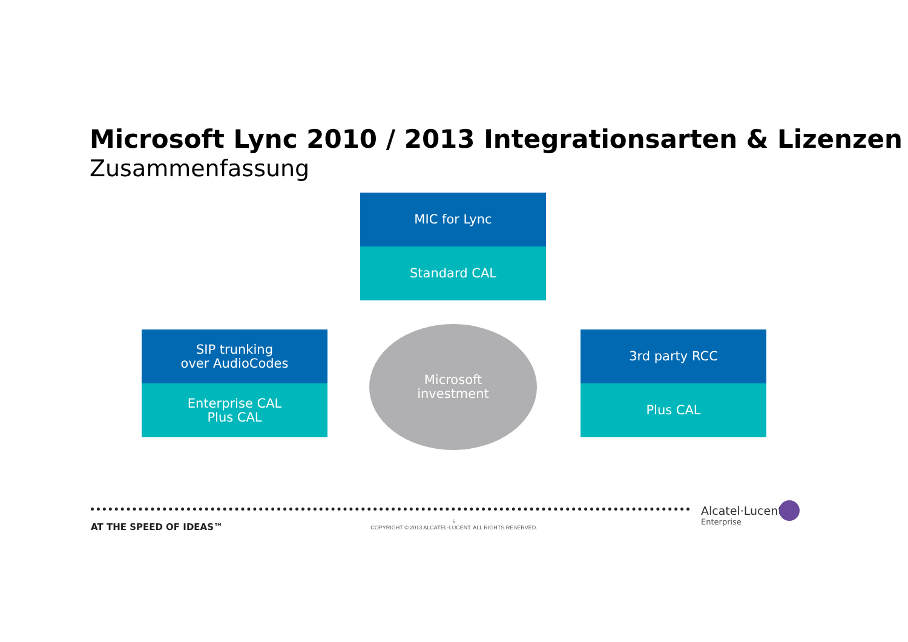Microsoft Lync 2010 / 2013 Integrationsarten & Lizenzen
Zusammenfassung
MIC for Lync
Standard CAL
SIP trunking
over AudioCodes
Enterprise CAL
Plus CAL
Microsoft
investment
3rd party RCC
Plus CAL
AT THE SPEED OF IDEAS™
6
COPYRIGHT © 2013 ALCATEL-LUCENT. ALL RIGHTS RESERVED.
Alcatel·Lucent
Enterprise